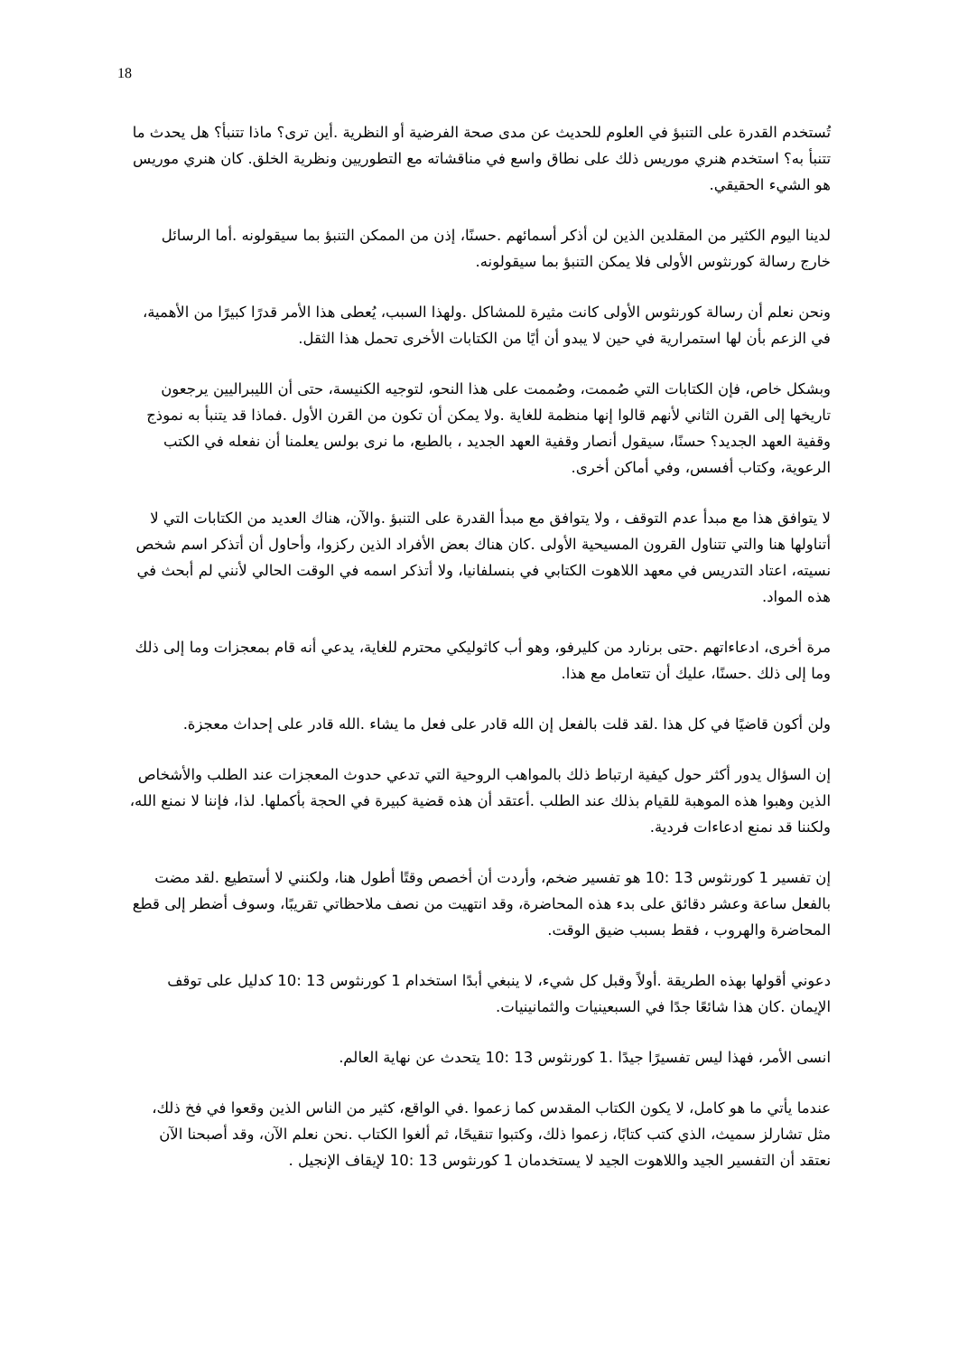18
تُستخدم القدرة على التنبؤ في العلوم للحديث عن مدى صحة الفرضية أو النظرية .أين ترى؟ ماذا تتنبأ؟ هل يحدث ما تتنبأ به؟ استخدم هنري موريس ذلك على نطاق واسع في مناقشاته مع التطوريين ونظرية الخلق. كان هنري موريس هو الشيء الحقيقي.
لدينا اليوم الكثير من المقلدين الذين لن أذكر أسمائهم .حسنًا، إذن من الممكن التنبؤ بما سيقولونه .أما الرسائل خارج رسالة كورنثوس الأولى فلا يمكن التنبؤ بما سيقولونه.
ونحن نعلم أن رسالة كورنثوس الأولى كانت مثيرة للمشاكل .ولهذا السبب، يُعطى هذا الأمر قدرًا كبيرًا من الأهمية، في الزعم بأن لها استمرارية في حين لا يبدو أن أيًا من الكتابات الأخرى تحمل هذا الثقل.
وبشكل خاص، فإن الكتابات التي صُممت، وصُممت على هذا النحو، لتوجيه الكنيسة، حتى أن الليبراليين يرجعون تاريخها إلى القرن الثاني لأنهم قالوا إنها منظمة للغاية .ولا يمكن أن تكون من القرن الأول .فماذا قد يتنبأ به نموذج وقفية العهد الجديد؟ حسنًا، سيقول أنصار وقفية العهد الجديد ، بالطبع، ما نرى بولس يعلمنا أن نفعله في الكتب الرعوية، وكتاب أفسس، وفي أماكن أخرى.
لا يتوافق هذا مع مبدأ عدم التوقف ، ولا يتوافق مع مبدأ القدرة على التنبؤ .والآن، هناك العديد من الكتابات التي لا أتناولها هنا والتي تتناول القرون المسيحية الأولى .كان هناك بعض الأفراد الذين ركزوا، وأحاول أن أتذكر اسم شخص نسيته، اعتاد التدريس في معهد اللاهوت الكتابي في بنسلفانيا، ولا أتذكر اسمه في الوقت الحالي لأنني لم أبحث في هذه المواد.
مرة أخرى، ادعاءاتهم .حتى برنارد من كليرفو، وهو أب كاثوليكي محترم للغاية، يدعي أنه قام بمعجزات وما إلى ذلك وما إلى ذلك .حسنًا، عليك أن تتعامل مع هذا.
ولن أكون قاضيًا في كل هذا .لقد قلت بالفعل إن الله قادر على فعل ما يشاء .الله قادر على إحداث معجزة.
إن السؤال يدور أكثر حول كيفية ارتباط ذلك بالمواهب الروحية التي تدعي حدوث المعجزات عند الطلب والأشخاص الذين وهبوا هذه الموهبة للقيام بذلك عند الطلب .أعتقد أن هذه قضية كبيرة في الحجة بأكملها. لذا، فإننا لا نمنع الله، ولكننا قد نمنع ادعاءات فردية.
إن تفسير 1 كورنثوس 13 :10 هو تفسير ضخم، وأردت أن أخصص وقتًا أطول هنا، ولكنني لا أستطيع .لقد مضت بالفعل ساعة وعشر دقائق على بدء هذه المحاضرة، وقد انتهيت من نصف ملاحظاتي تقريبًا، وسوف أضطر إلى قطع المحاضرة والهروب ، فقط بسبب ضيق الوقت.
دعوني أقولها بهذه الطريقة .أولاً وقبل كل شيء، لا ينبغي أبدًا استخدام 1 كورنثوس 13 :10 كدليل على توقف الإيمان .كان هذا شائعًا جدًا في السبعينيات والثمانينيات.
انسى الأمر، فهذا ليس تفسيرًا جيدًا .1 كورنثوس 13 :10 يتحدث عن نهاية العالم.
عندما يأتي ما هو كامل، لا يكون الكتاب المقدس كما زعموا .في الواقع، كثير من الناس الذين وقعوا في فخ ذلك، مثل تشارلز سميث، الذي كتب كتابًا، زعموا ذلك، وكتبوا تنقيحًا، ثم ألغوا الكتاب .نحن نعلم الآن، وقد أصبحنا الآن نعتقد أن التفسير الجيد واللاهوت الجيد لا يستخدمان 1 كورنثوس 13 :10 لإيقاف الإنجيل .